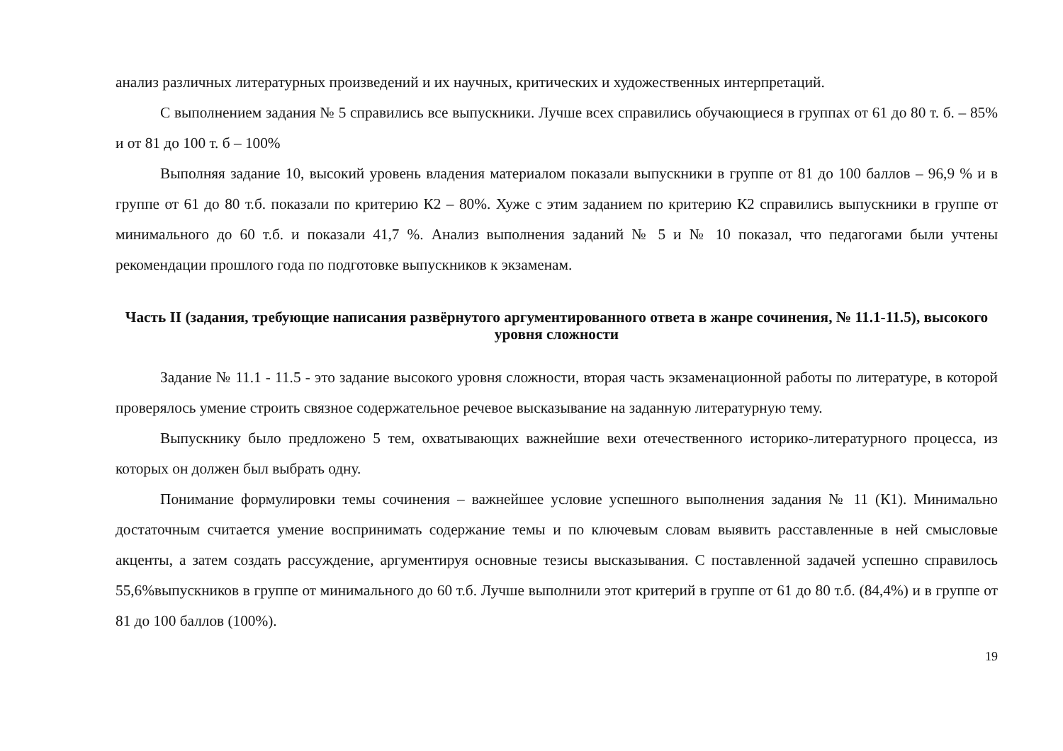анализ различных литературных произведений и их научных, критических и художественных интерпретаций.
С выполнением задания № 5 справились все выпускники. Лучше всех справились обучающиеся в группах от 61 до 80 т. б. – 85% и от 81 до 100 т. б – 100%
Выполняя задание 10, высокий уровень владения материалом показали выпускники в группе от 81 до 100 баллов – 96,9 % и в группе от 61 до 80 т.б. показали по критерию К2 – 80%. Хуже с этим заданием по критерию К2 справились выпускники в группе от минимального до 60 т.б. и показали 41,7 %. Анализ выполнения заданий № 5 и № 10 показал, что педагогами были учтены рекомендации прошлого года по подготовке выпускников к экзаменам.
Часть II (задания, требующие написания развёрнутого аргументированного ответа в жанре сочинения, № 11.1-11.5), высокого уровня сложности
Задание № 11.1 - 11.5 - это задание высокого уровня сложности, вторая часть экзаменационной работы по литературе, в которой проверялось умение строить связное содержательное речевое высказывание на заданную литературную тему.
Выпускнику было предложено 5 тем, охватывающих важнейшие вехи отечественного историко-литературного процесса, из которых он должен был выбрать одну.
Понимание формулировки темы сочинения – важнейшее условие успешного выполнения задания № 11 (К1). Минимально достаточным считается умение воспринимать содержание темы и по ключевым словам выявить расставленные в ней смысловые акценты, а затем создать рассуждение, аргументируя основные тезисы высказывания. С поставленной задачей успешно справилось 55,6%выпускников в группе от минимального до 60 т.б. Лучше выполнили этот критерий в группе от 61 до 80 т.б. (84,4%) и в группе от 81 до 100 баллов (100%).
19